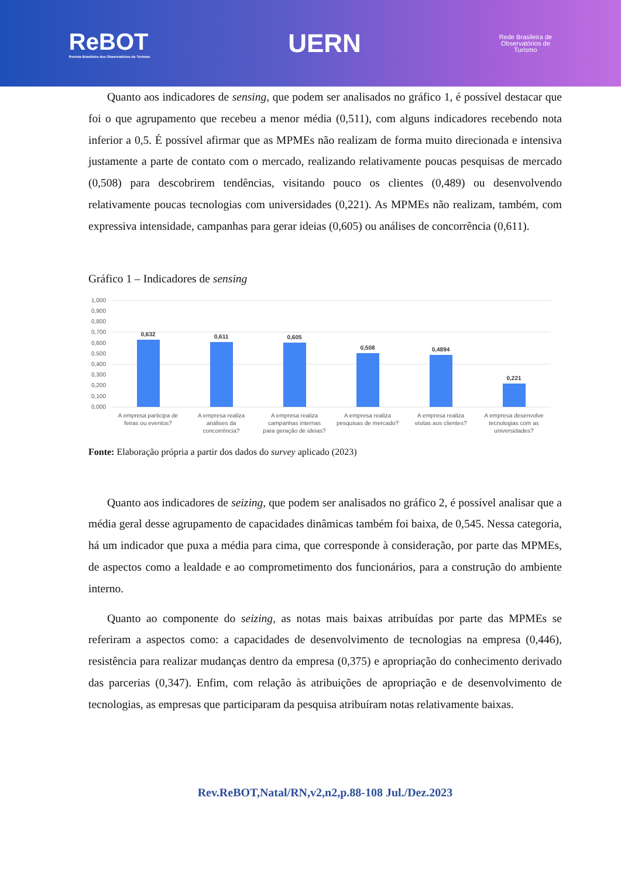ReBOT
Revista Brasileira dos Observatórios de Turismo
UERN
Rede Brasileira de
Observatórios de
Turismo
Quanto aos indicadores de sensing, que podem ser analisados no gráfico 1, é possível destacar que foi o que agrupamento que recebeu a menor média (0,511), com alguns indicadores recebendo nota inferior a 0,5. É possível afirmar que as MPMEs não realizam de forma muito direcionada e intensiva justamente a parte de contato com o mercado, realizando relativamente poucas pesquisas de mercado (0,508) para descobrirem tendências, visitando pouco os clientes (0,489) ou desenvolvendo relativamente poucas tecnologias com universidades (0,221). As MPMEs não realizam, também, com expressiva intensidade, campanhas para gerar ideias (0,605) ou análises de concorrência (0,611).
Gráfico 1 – Indicadores de sensing
1,000
0,900
0,800
0,700
0,600
0,500
0,400
0,300
0,200
0,100
0,000
0,632
0,611
0,605
0,508
0,4894
0,221
A empresa participa de
feiras ou eventos?
A empresa realiza
análises da
concorrência?
A empresa realiza
campanhas internas
para geração de ideias?
A empresa realiza
pesquisas de mercado?
A empresa realiza
visitas aos clientes?
A empresa desenvolve
tecnologias com as
universidades?
Fonte: Elaboração própria a partir dos dados do survey aplicado (2023)
Quanto aos indicadores de seizing, que podem ser analisados no gráfico 2, é possível analisar que a média geral desse agrupamento de capacidades dinâmicas também foi baixa, de 0,545. Nessa categoria, há um indicador que puxa a média para cima, que corresponde à consideração, por parte das MPMEs, de aspectos como a lealdade e ao comprometimento dos funcionários, para a construção do ambiente interno.
Quanto ao componente do seizing, as notas mais baixas atribuídas por parte das MPMEs se referiram a aspectos como: a capacidades de desenvolvimento de tecnologias na empresa (0,446), resistência para realizar mudanças dentro da empresa (0,375) e apropriação do conhecimento derivado das parcerias (0,347). Enfim, com relação às atribuições de apropriação e de desenvolvimento de tecnologias, as empresas que participaram da pesquisa atribuíram notas relativamente baixas.
Rev.ReBOT,Natal/RN,v2,n2,p.88-108 Jul./Dez.2023